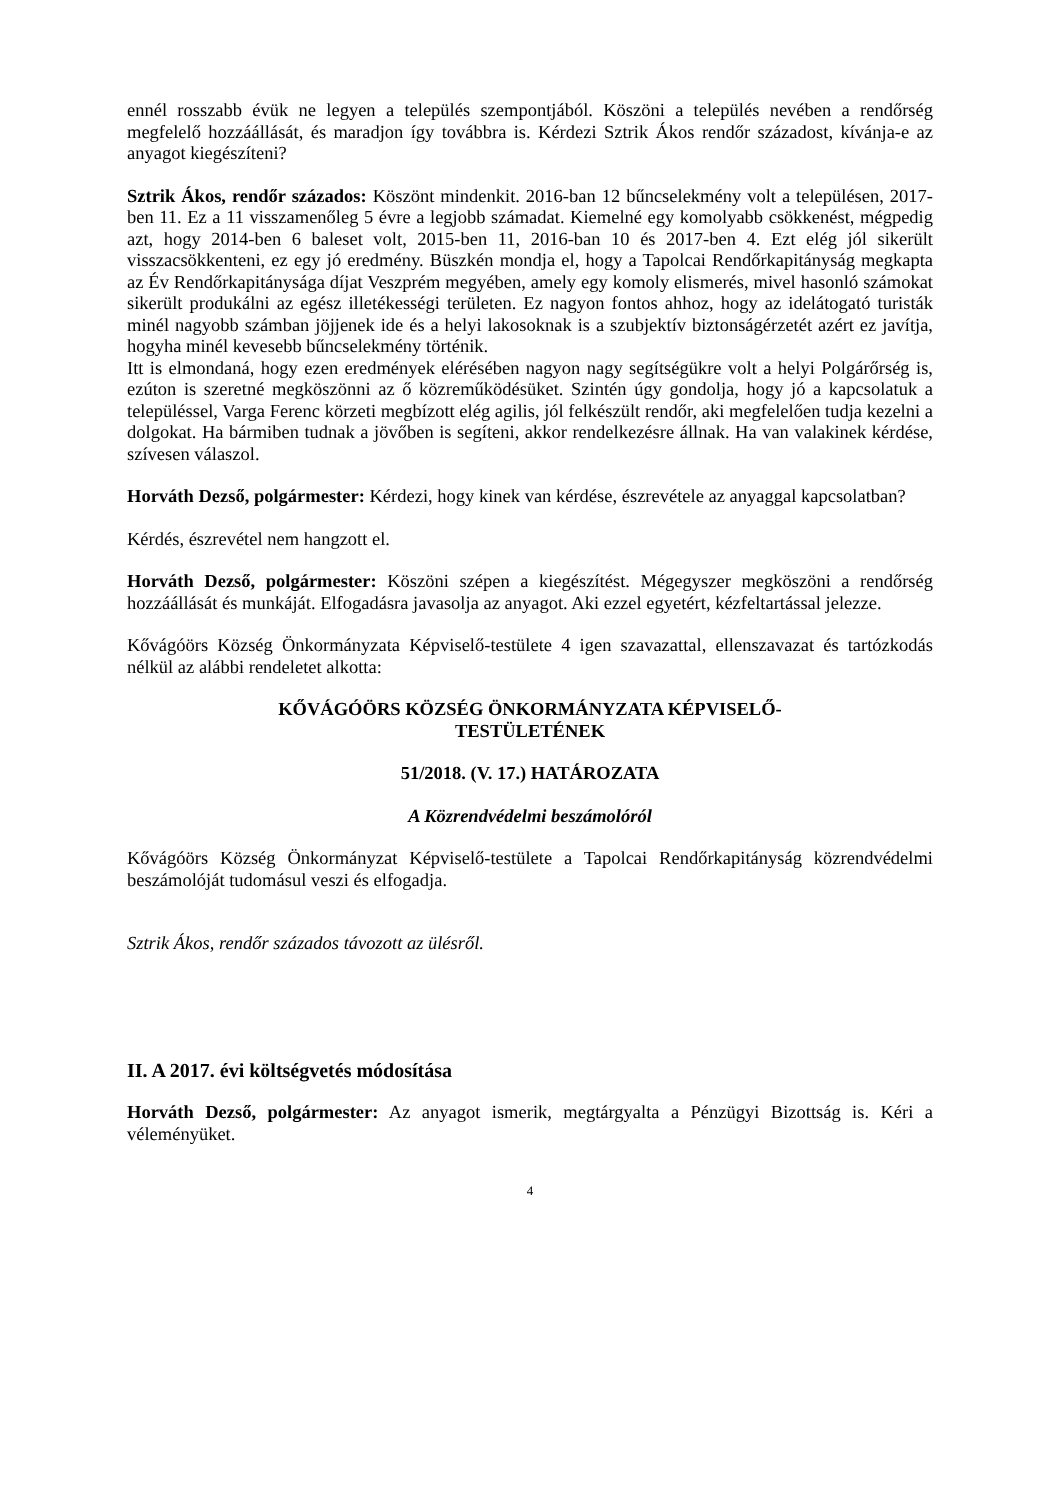ennél rosszabb évük ne legyen a település szempontjából. Köszöni a település nevében a rendőrség megfelelő hozzáállását, és maradjon így továbbra is. Kérdezi Sztrik Ákos rendőr századost, kívánja-e az anyagot kiegészíteni?
Sztrik Ákos, rendőr százados: Köszönt mindenkit. 2016-ban 12 bűncselekmény volt a településen, 2017-ben 11. Ez a 11 visszamenőleg 5 évre a legjobb számadat. Kiemelné egy komolyabb csökkenést, mégpedig azt, hogy 2014-ben 6 baleset volt, 2015-ben 11, 2016-ban 10 és 2017-ben 4. Ezt elég jól sikerült visszacsökkenteni, ez egy jó eredmény. Büszkén mondja el, hogy a Tapolcai Rendőrkapitányság megkapta az Év Rendőrkapitánysága díjat Veszprém megyében, amely egy komoly elismerés, mivel hasonló számokat sikerült produkálni az egész illetékességi területen. Ez nagyon fontos ahhoz, hogy az idelátogató turisták minél nagyobb számban jöjjenek ide és a helyi lakosoknak is a szubjektív biztonságérzetét azért ez javítja, hogyha minél kevesebb bűncselekmény történik.
Itt is elmondaná, hogy ezen eredmények elérésében nagyon nagy segítségükre volt a helyi Polgárőrség is, ezúton is szeretné megköszönni az ő közreműködésüket. Szintén úgy gondolja, hogy jó a kapcsolatuk a településsel, Varga Ferenc körzeti megbízott elég agilis, jól felkészült rendőr, aki megfelelően tudja kezelni a dolgokat. Ha bármiben tudnak a jövőben is segíteni, akkor rendelkezésre állnak. Ha van valakinek kérdése, szívesen válaszol.
Horváth Dezső, polgármester: Kérdezi, hogy kinek van kérdése, észrevétele az anyaggal kapcsolatban?
Kérdés, észrevétel nem hangzott el.
Horváth Dezső, polgármester: Köszöni szépen a kiegészítést. Mégegyszer megköszöni a rendőrség hozzáállását és munkáját. Elfogadásra javasolja az anyagot. Aki ezzel egyetért, kézfeltartással jelezze.
Kővágóörs Község Önkormányzata Képviselő-testülete 4 igen szavazattal, ellenszavazat és tartózkodás nélkül az alábbi rendeletet alkotta:
KŐVÁGÓÖRS KÖZSÉG ÖNKORMÁNYZATA KÉPVISELŐ-
TESTÜLETÉNEK
51/2018. (V. 17.) HATÁROZATA
A Közrendvédelmi beszámolóról
Kővágóörs Község Önkormányzat Képviselő-testülete a Tapolcai Rendőrkapitányság közrendvédelmi beszámolóját tudomásul veszi és elfogadja.
Sztrik Ákos, rendőr százados távozott az ülésről.
II. A 2017. évi költségvetés módosítása
Horváth Dezső, polgármester: Az anyagot ismerik, megtárgyalta a Pénzügyi Bizottság is. Kéri a véleményüket.
4